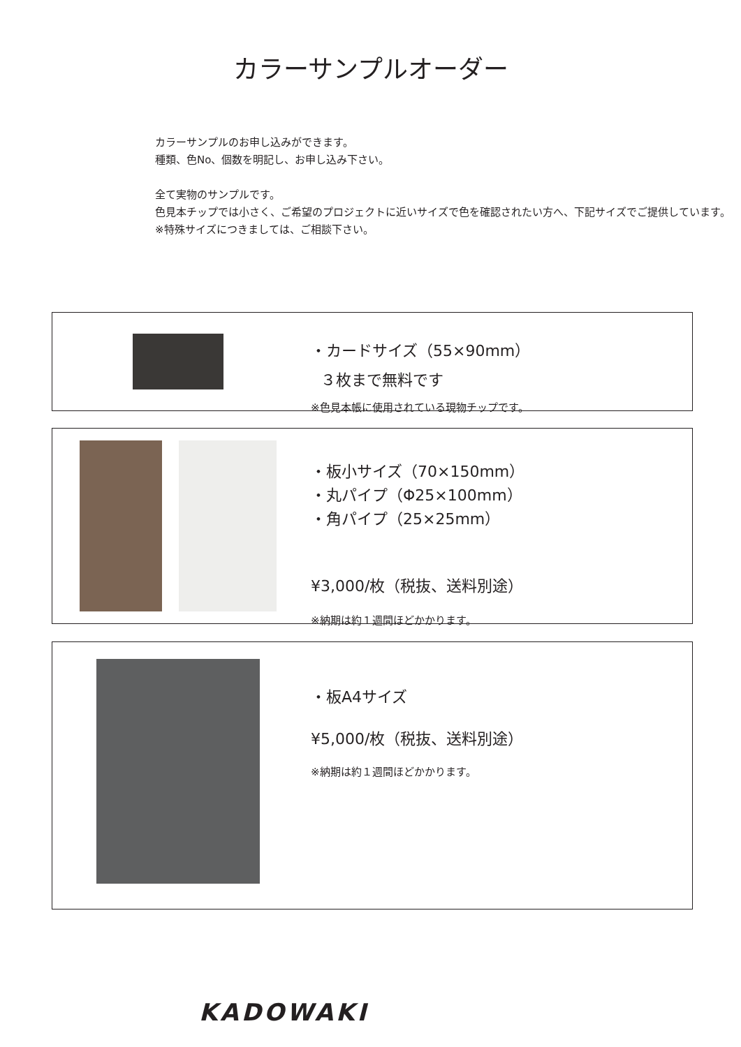カラーサンプルオーダー
カラーサンプルのお申し込みができます。
種類、色No、個数を明記し、お申し込み下さい。
全て実物のサンプルです。
色見本チップでは小さく、ご希望のプロジェクトに近いサイズで色を確認されたい方へ、下記サイズでご提供しています。
※特殊サイズにつきましては、ご相談下さい。
・カードサイズ（55×90mm）
３枚まで無料です
※色見本帳に使用されている現物チップです。
・板小サイズ（70×150mm）
・丸パイプ（Φ25×100mm）
・角パイプ（25×25mm）
¥3,000/枚（税抜、送料別途）
※納期は約１週間ほどかかります。
・板A4サイズ
¥5,000/枚（税抜、送料別途）
※納期は約１週間ほどかかります。
KADOWAKI